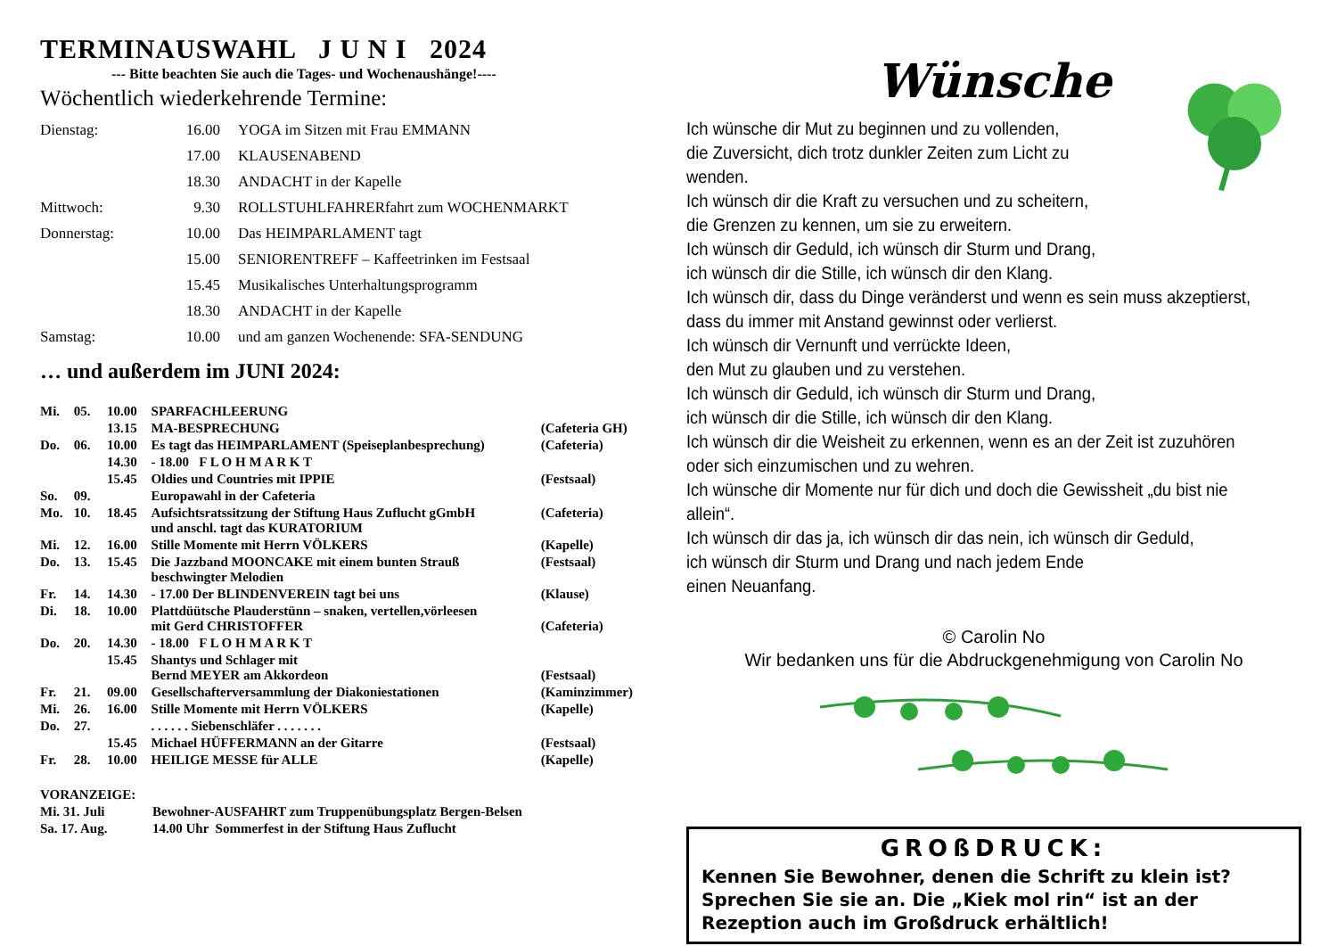TERMINAUSWAHL J U N I 2024
--- Bitte beachten Sie auch die Tages- und Wochenaushänge!----
Wöchentlich wiederkehrende Termine:
| Dienstag: | 16.00 | YOGA im Sitzen mit Frau EMMANN |
| | 17.00 | KLAUSENABEND |
| | 18.30 | ANDACHT in der Kapelle |
| Mittwoch: | 9.30 | ROLLSTUHLFAHRERfahrt zum WOCHENMARKT |
| Donnerstag: | 10.00 | Das HEIMPARLAMENT tagt |
| | 15.00 | SENIORENTREFF – Kaffeetrinken im Festsaal |
| | 15.45 | Musikalisches Unterhaltungsprogramm |
| | 18.30 | ANDACHT in der Kapelle |
| Samstag: | 10.00 | und am ganzen Wochenende: SFA-SENDUNG |
… und außerdem im JUNI 2024:
| Mi. | 05. | 10.00 | SPARFACHLEERUNG | |
| | | 13.15 | MA-BESPRECHUNG | (Cafeteria GH) |
| Do. | 06. | 10.00 | Es tagt das HEIMPARLAMENT (Speiseplanbesprechung) | (Cafeteria) |
| | | 14.30 | - 18.00 F L O H M A R K T | |
| | | 15.45 | Oldies und Countries mit IPPIE | (Festsaal) |
| So. | 09. | | Europawahl in der Cafeteria | |
| Mo. | 10. | 18.45 | Aufsichtsratssitzung der Stiftung Haus Zuflucht gGmbH und anschl. tagt das KURATORIUM | (Cafeteria) |
| Mi. | 12. | 16.00 | Stille Momente mit Herrn VÖLKERS | (Kapelle) |
| Do. | 13. | 15.45 | Die Jazzband MOONCAKE mit einem bunten Strauß beschwingter Melodien | (Festsaal) |
| Fr. | 14. | 14.30 | - 17.00 Der BLINDENVEREIN tagt bei uns | (Klause) |
| Di. | 18. | 10.00 | Plattdüütsche Plauderstünn – snaken, vertellen,vörleesen mit Gerd CHRISTOFFER | (Cafeteria) |
| Do. | 20. | 14.30 | - 18.00 F L O H M A R K T | |
| | | 15.45 | Shantys und Schlager mit Bernd MEYER am Akkordeon | (Festsaal) |
| Fr. | 21. | 09.00 | Gesellschafterversammlung der Diakoniestationen | (Kaminzimmer) |
| Mi. | 26. | 16.00 | Stille Momente mit Herrn VÖLKERS | (Kapelle) |
| Do. | 27. | | . . . . . . Siebenschläfer . . . . . . . | |
| | | 15.45 | Michael HÜFFERMANN an der Gitarre | (Festsaal) |
| Fr. | 28. | 10.00 | HEILIGE MESSE für ALLE | (Kapelle) |
| VORANZEIGE: | |
| Mi. 31. Juli | Bewohner-AUSFAHRT zum Truppenübungsplatz Bergen-Belsen |
| Sa. 17. Aug. | 14.00 Uhr Sommerfest in der Stiftung Haus Zuflucht |
Wünsche
Ich wünsche dir Mut zu beginnen und zu vollenden,
die Zuversicht, dich trotz dunkler Zeiten zum Licht zu wenden.
Ich wünsch dir die Kraft zu versuchen und zu scheitern,
die Grenzen zu kennen, um sie zu erweitern.
Ich wünsch dir Geduld, ich wünsch dir Sturm und Drang,
ich wünsch dir die Stille, ich wünsch dir den Klang.
Ich wünsch dir, dass du Dinge veränderst und wenn es sein muss akzeptierst,
dass du immer mit Anstand gewinnst oder verlierst.
Ich wünsch dir Vernunft und verrückte Ideen,
den Mut zu glauben und zu verstehen.
Ich wünsch dir Geduld, ich wünsch dir Sturm und Drang,
ich wünsch dir die Stille, ich wünsch dir den Klang.
Ich wünsch dir die Weisheit zu erkennen, wenn es an der Zeit ist zuzuhören
oder sich einzumischen und zu wehren.
Ich wünsche dir Momente nur für dich und doch die Gewissheit „du bist nie allein“.
Ich wünsch dir das ja, ich wünsch dir das nein, ich wünsch dir Geduld,
ich wünsch dir Sturm und Drang und nach jedem Ende
einen Neuanfang.
© Carolin No
Wir bedanken uns für die Abdruckgenehmigung von Carolin No
GROßDRUCK:
Kennen Sie Bewohner, denen die Schrift zu klein ist? Sprechen Sie sie an. Die „Kiek mol rin“ ist an der Rezeption auch im Großdruck erhältlich!